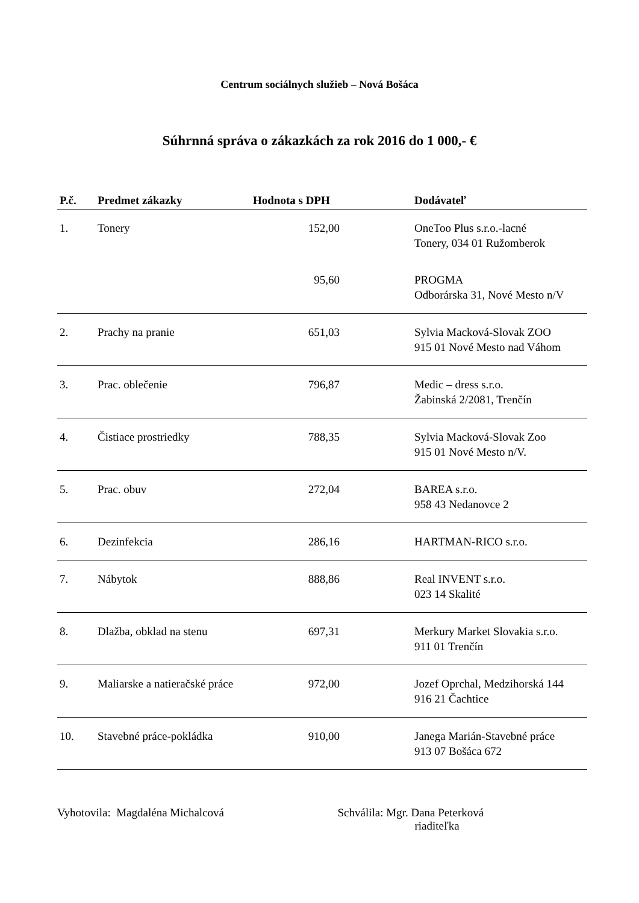Centrum sociálnych služieb – Nová Bošáca
Súhrnná správa o zákazkách za rok 2016 do 1 000,- €
| P.č. | Predmet zákazky | Hodnota s DPH | Dodávateľ |
| --- | --- | --- | --- |
| 1. | Tonery | 152,00 | OneToo Plus s.r.o.-lacné Tonery, 034 01 Ružomberok |
| | | 95,60 | PROGMA Odborárska 31, Nové Mesto n/V |
| 2. | Prachy na pranie | 651,03 | Sylvia Macková-Slovak ZOO 915 01 Nové Mesto nad Váhom |
| 3. | Prac. oblečenie | 796,87 | Medic – dress s.r.o. Žabinská 2/2081, Trenčín |
| 4. | Čistiace prostriedky | 788,35 | Sylvia Macková-Slovak Zoo 915 01 Nové Mesto n/V. |
| 5. | Prac. obuv | 272,04 | BAREA s.r.o. 958 43 Nedanovce 2 |
| 6. | Dezinfekcia | 286,16 | HARTMAN-RICO s.r.o. |
| 7. | Nábytok | 888,86 | Real INVENT s.r.o. 023 14 Skalité |
| 8. | Dlažba, obklad na stenu | 697,31 | Merkury Market Slovakia s.r.o. 911 01 Trenčín |
| 9. | Maliarske a natieračské práce | 972,00 | Jozef Oprchal, Medzihorská 144 916 21 Čachtice |
| 10. | Stavebné práce-pokládka | 910,00 | Janega Marián-Stavebné práce 913 07 Bošáca 672 |
Vyhotovila: Magdaléna Michalcová
Schválila: Mgr. Dana Peterková
riaditeľka